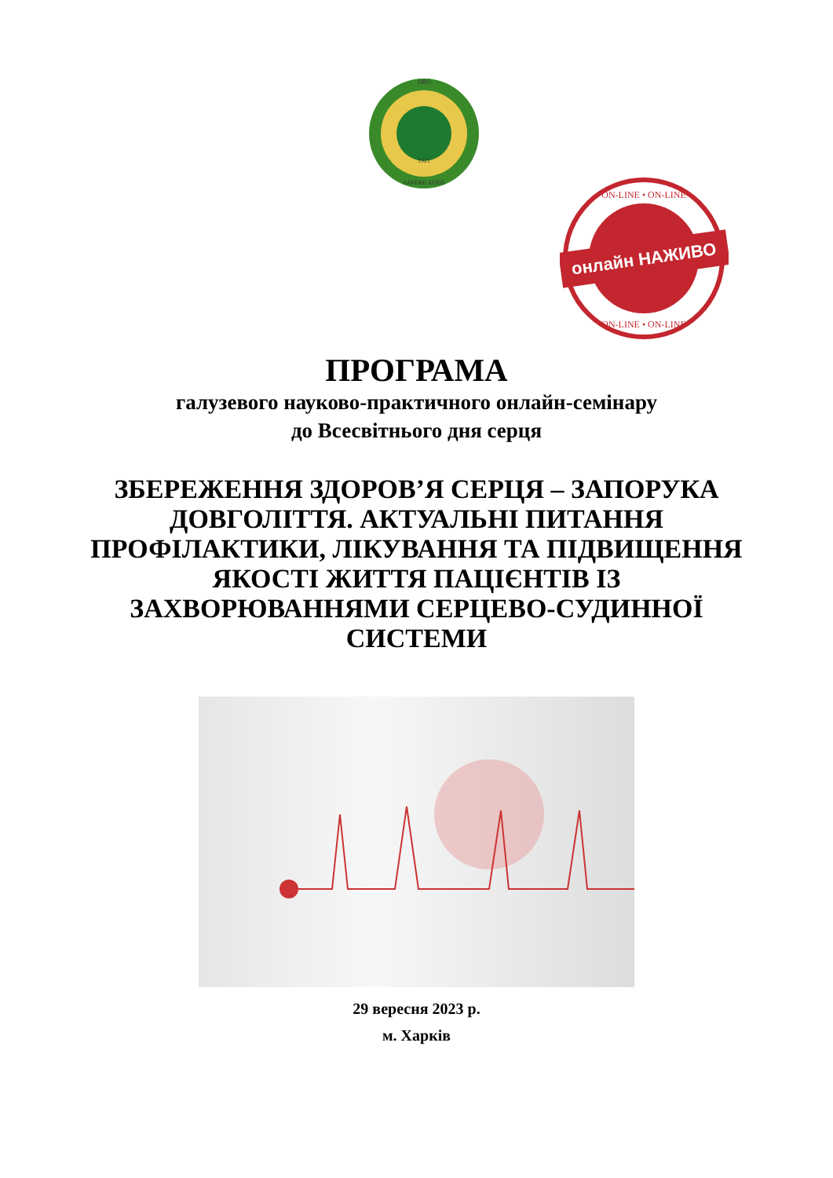1805
1921
SAPERE AUDE
онлайн НАЖИВО
ON-LINE • ON-LINE
ON-LINE • ON-LINE
ПРОГРАМА
галузевого науково-практичного онлайн-семінару
до Всесвітнього дня серця
ЗБЕРЕЖЕННЯ ЗДОРОВ’Я СЕРЦЯ – ЗАПОРУКА ДОВГОЛІТТЯ. АКТУАЛЬНІ ПИТАННЯ ПРОФІЛАКТИКИ, ЛІКУВАННЯ ТА ПІДВИЩЕННЯ ЯКОСТІ ЖИТТЯ ПАЦІЄНТІВ ІЗ ЗАХВОРЮВАННЯМИ СЕРЦЕВО-СУДИННОЇ СИСТЕМИ
29 вересня 2023 р.
м. Харків